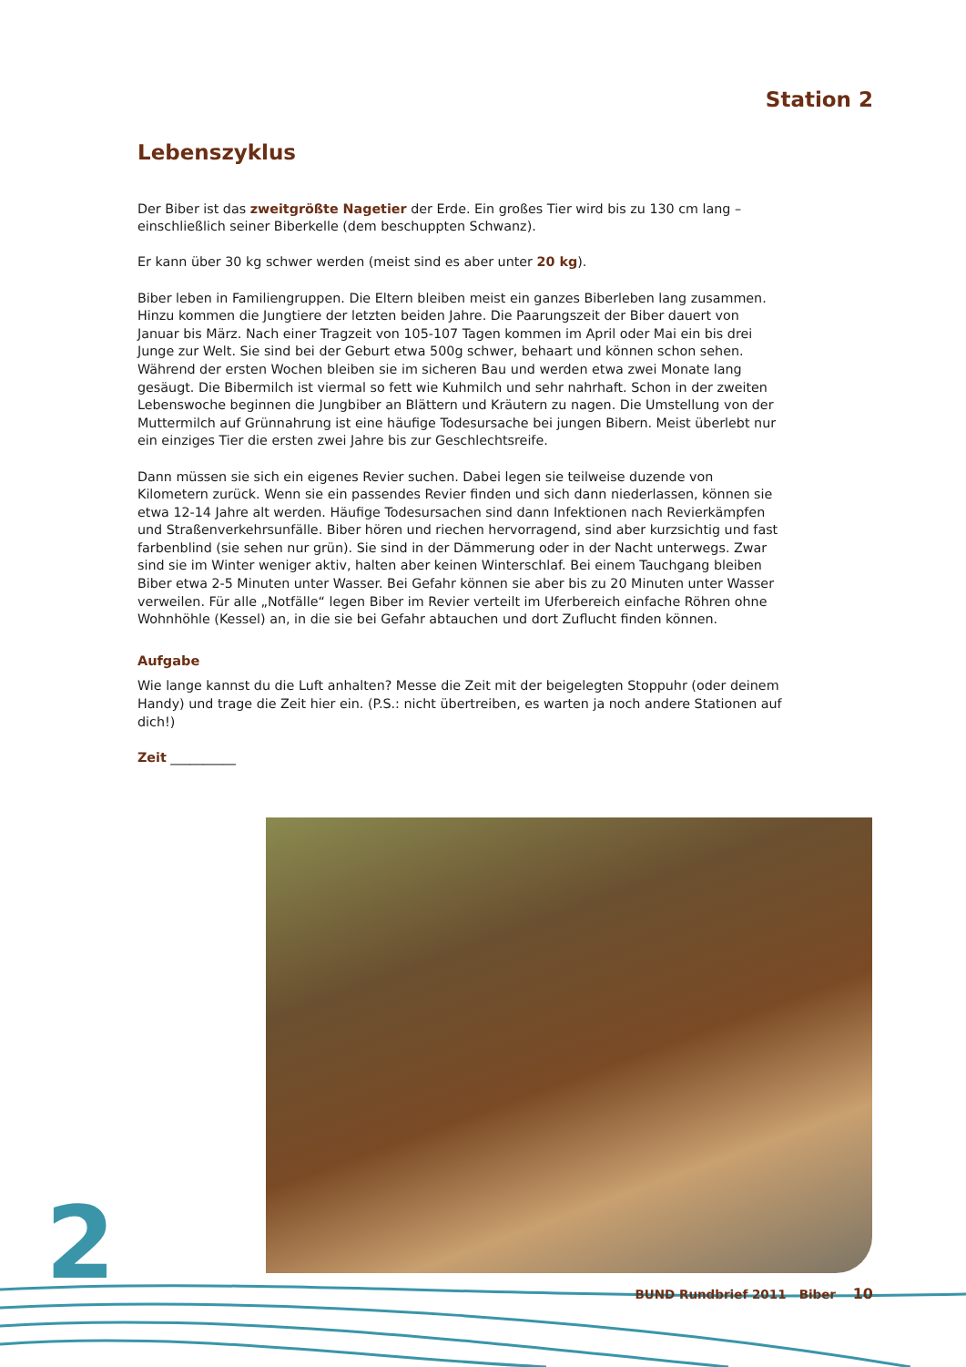Station 2
Lebenszyklus
Der Biber ist das zweitgrößte Nagetier der Erde. Ein großes Tier wird bis zu 130 cm lang – einschließlich seiner Biberkelle (dem beschuppten Schwanz).
Er kann über 30 kg schwer werden (meist sind es aber unter 20 kg).
Biber leben in Familiengruppen. Die Eltern bleiben meist ein ganzes Biberleben lang zusammen. Hinzu kommen die Jungtiere der letzten beiden Jahre. Die Paarungszeit der Biber dauert von Januar bis März. Nach einer Tragzeit von 105-107 Tagen kommen im April oder Mai ein bis drei Junge zur Welt. Sie sind bei der Geburt etwa 500g schwer, behaart und können schon sehen. Während der ersten Wochen bleiben sie im sicheren Bau und werden etwa zwei Monate lang gesäugt. Die Bibermilch ist viermal so fett wie Kuhmilch und sehr nahrhaft. Schon in der zweiten Lebenswoche beginnen die Jungbiber an Blättern und Kräutern zu nagen. Die Umstellung von der Muttermilch auf Grünnahrung ist eine häufige Todesursache bei jungen Bibern. Meist überlebt nur ein einziges Tier die ersten zwei Jahre bis zur Geschlechtsreife.
Dann müssen sie sich ein eigenes Revier suchen. Dabei legen sie teilweise duzende von Kilometern zurück. Wenn sie ein passendes Revier finden und sich dann niederlassen, können sie etwa 12-14 Jahre alt werden. Häufige Todesursachen sind dann Infektionen nach Revierkämpfen und Straßenverkehrsunfälle. Biber hören und riechen hervorragend, sind aber kurzsichtig und fast farbenblind (sie sehen nur grün). Sie sind in der Dämmerung oder in der Nacht unterwegs. Zwar sind sie im Winter weniger aktiv, halten aber keinen Winterschlaf. Bei einem Tauchgang bleiben Biber etwa 2-5 Minuten unter Wasser. Bei Gefahr können sie aber bis zu 20 Minuten unter Wasser verweilen. Für alle „Notfälle“ legen Biber im Revier verteilt im Uferbereich einfache Röhren ohne Wohnhöhle (Kessel) an, in die sie bei Gefahr abtauchen und dort Zuflucht finden können.
Aufgabe
Wie lange kannst du die Luft anhalten? Messe die Zeit mit der beigelegten Stoppuhr (oder deinem Handy) und trage die Zeit hier ein. (P.S.: nicht übertreiben, es warten ja noch andere Stationen auf dich!)
Zeit __________
2 BUND Rundbrief 2011 Biber 10